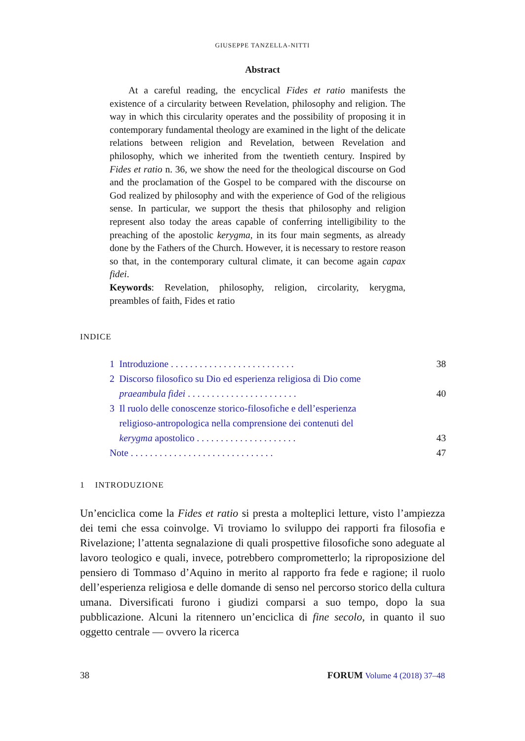GIUSEPPE TANZELLA-NITTI
Abstract
At a careful reading, the encyclical Fides et ratio manifests the existence of a circularity between Revelation, philosophy and religion. The way in which this circularity operates and the possibility of proposing it in contemporary fundamental theology are examined in the light of the delicate relations between religion and Revelation, between Revelation and philosophy, which we inherited from the twentieth century. Inspired by Fides et ratio n. 36, we show the need for the theological discourse on God and the proclamation of the Gospel to be compared with the discourse on God realized by philosophy and with the experience of God of the religious sense. In particular, we support the thesis that philosophy and religion represent also today the areas capable of conferring intelligibility to the preaching of the apostolic kerygma, in its four main segments, as already done by the Fathers of the Church. However, it is necessary to restore reason so that, in the contemporary cultural climate, it can become again capax fidei.
Keywords: Revelation, philosophy, religion, circolarity, kerygma, preambles of faith, Fides et ratio
INDICE
1 Introduzione . . . . . . . . . . . . . . . . . . . . . . . . . . 38
2 Discorso filosofico su Dio ed esperienza religiosa di Dio come
praeambula fidei . . . . . . . . . . . . . . . . . . . . . . . 40
3 Il ruolo delle conoscenze storico-filosofiche e dell’esperienza
religioso-antropologica nella comprensione dei contenuti del
kerygma apostolico . . . . . . . . . . . . . . . . . . . . . 43
Note . . . . . . . . . . . . . . . . . . . . . . . . . . . . . . 47
1 INTRODUZIONE
Un’enciclica come la Fides et ratio si presta a molteplici letture, visto l’ampiezza dei temi che essa coinvolge. Vi troviamo lo sviluppo dei rapporti fra filosofia e Rivelazione; l’attenta segnalazione di quali prospettive filosofiche sono adeguate al lavoro teologico e quali, invece, potrebbero comprometterlo; la riproposizione del pensiero di Tommaso d’Aquino in merito al rapporto fra fede e ragione; il ruolo dell’esperienza religiosa e delle domande di senso nel percorso storico della cultura umana. Diversificati furono i giudizi comparsi a suo tempo, dopo la sua pubblicazione. Alcuni la ritennero un’enciclica di fine secolo, in quanto il suo oggetto centrale — ovvero la ricerca
38 FORUM Volume 4 (2018) 37–48